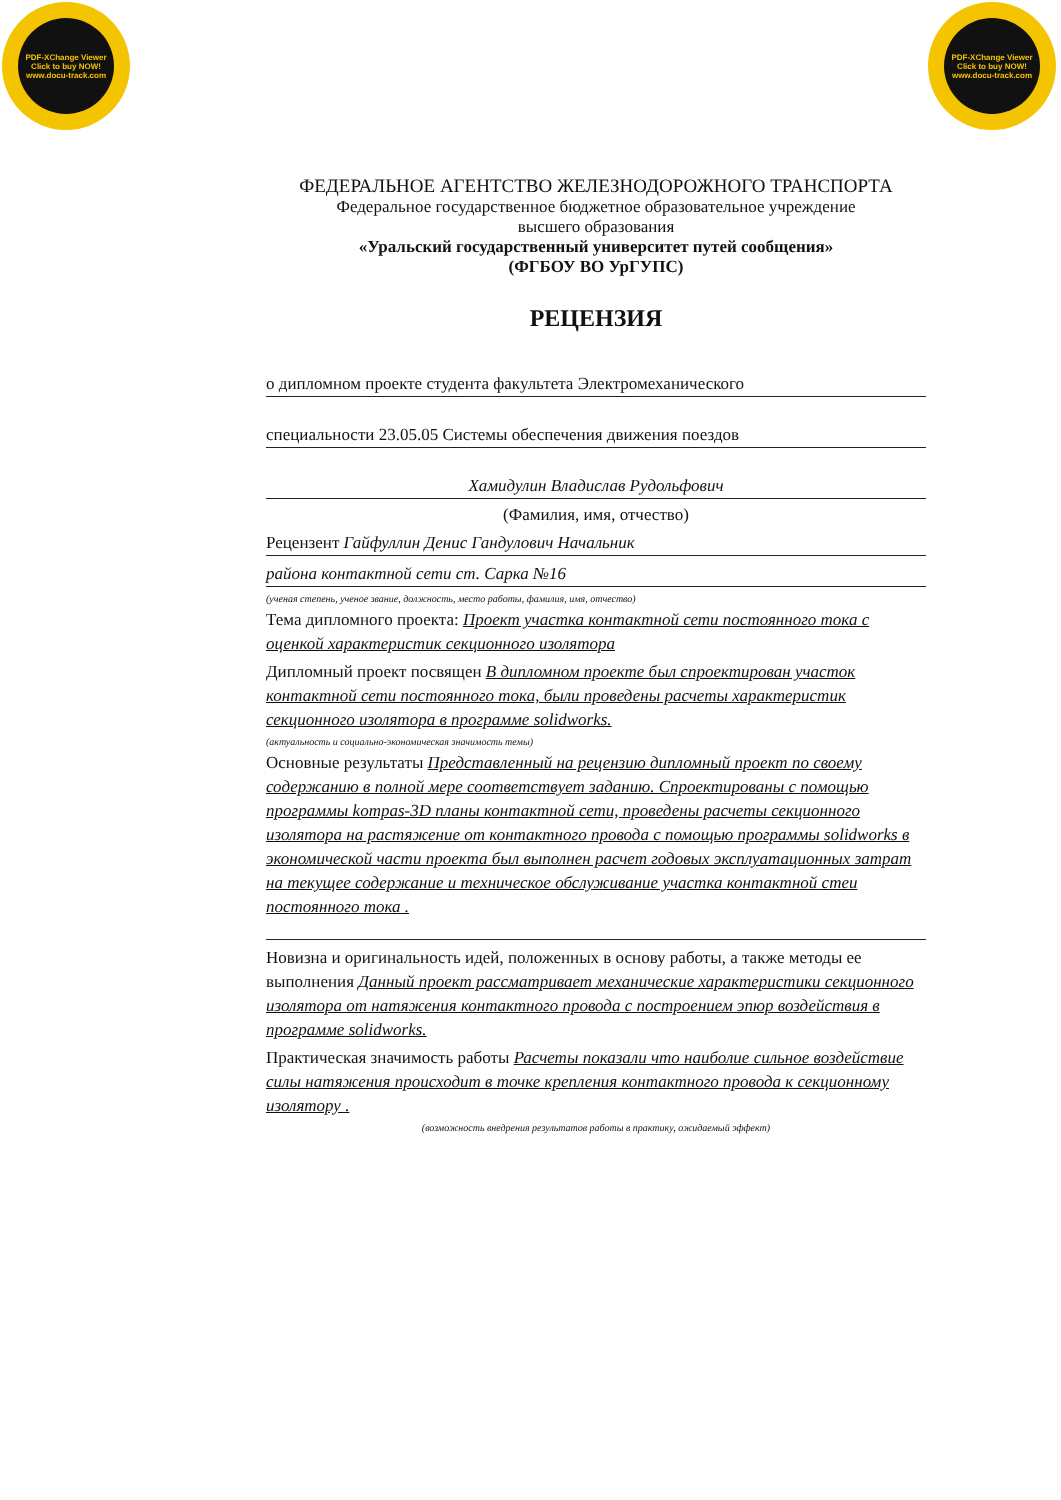PDF-XChange Viewer
Click to buy NOW!
www.docu-track.com
PDF-XChange Viewer
Click to buy NOW!
www.docu-track.com
ФЕДЕРАЛЬНОЕ АГЕНТСТВО ЖЕЛЕЗНОДОРОЖНОГО ТРАНСПОРТА
Федеральное государственное бюджетное образовательное учреждение
высшего образования
«Уральский государственный университет путей сообщения»
(ФГБОУ ВО УрГУПС)
РЕЦЕНЗИЯ
о дипломном проекте студента факультета Электромеханического
специальности 23.05.05 Системы обеспечения движения поездов
Хамидулин Владислав Рудольфович
(Фамилия, имя, отчество)
Рецензент Гайфуллин Денис Гандулович Начальник
района контактной сети ст. Сарка №16
(ученая степень, ученое звание, должность, место работы, фамилия, имя, отчество)
Тема дипломного проекта: Проект участка контактной сети постоянного тока с оценкой характеристик секционного изолятора
Дипломный проект посвящен В дипломном проекте был спроектирован участок контактной сети постоянного тока, были проведены расчеты характеристик секционного изолятора в программе solidworks.
(актуальность и социально-экономическая значимость темы)
Основные результаты Представленный на рецензию дипломный проект по своему содержанию в полной мере соответствует заданию. Спроектированы с помощью программы kompas-3D планы контактной сети, проведены расчеты секционного изолятора на растяжение от контактного провода с помощью программы solidworks в экономической части проекта был выполнен расчет годовых эксплуатационных затрат на текущее содержание и техническое обслуживание участка контактной стеи постоянного тока .
Новизна и оригинальность идей, положенных в основу работы, а также методы ее выполнения Данный проект рассматривает механические характеристики секционного изолятора от натяжения контактного провода с построением эпюр воздействия в программе solidworks.
Практическая значимость работы Расчеты показали что наиболие сильное воздействие силы натяжения происходит в точке крепления контактного провода к секционному изолятору .
(возможность внедрения результатов работы в практику, ожидаемый эффект)